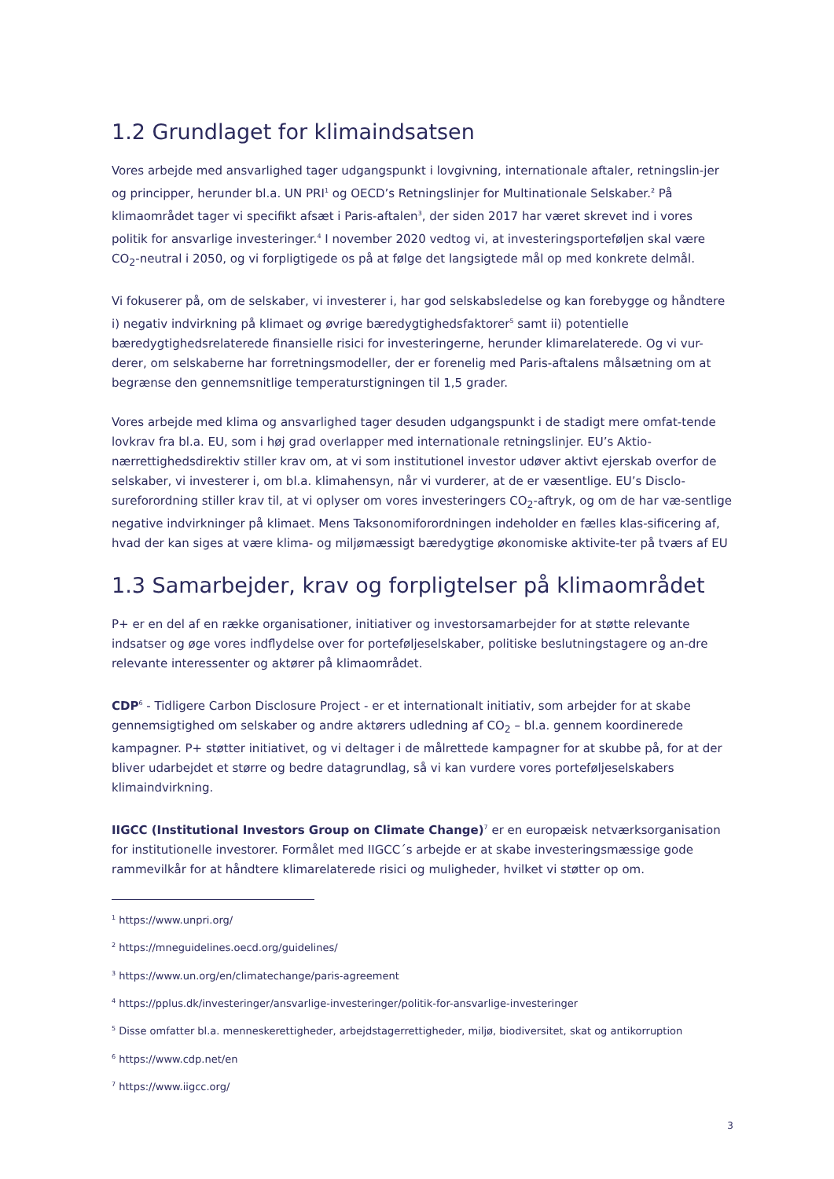1.2 Grundlaget for klimaindsatsen
Vores arbejde med ansvarlighed tager udgangspunkt i lovgivning, internationale aftaler, retningslin-jer og principper, herunder bl.a. UN PRI<sup>1</sup> og OECD’s Retningslinjer for Multinationale Selskaber.<sup>2</sup> På klimaområdet tager vi specifikt afsæt i Paris-aftalen<sup>3</sup>, der siden 2017 har været skrevet ind i vores politik for ansvarlige investeringer.<sup>4</sup> I november 2020 vedtog vi, at investeringsporteføljen skal være CO<sub>2</sub>-neutral i 2050, og vi forpligtigede os på at følge det langsigtede mål op med konkrete delmål.
Vi fokuserer på, om de selskaber, vi investerer i, har god selskabsledelse og kan forebygge og håndtere i) negativ indvirkning på klimaet og øvrige bæredygtighedsfaktorer<sup>5</sup> samt ii) potentielle bæredygtighedsrelaterede finansielle risici for investeringerne, herunder klimarelaterede. Og vi vur-derer, om selskaberne har forretningsmodeller, der er forenelig med Paris-aftalens målsætning om at begrænse den gennemsnitlige temperaturstigningen til 1,5 grader.
Vores arbejde med klima og ansvarlighed tager desuden udgangspunkt i de stadigt mere omfat-tende lovkrav fra bl.a. EU, som i høj grad overlapper med internationale retningslinjer. EU’s Aktio-nærrettighedsdirektiv stiller krav om, at vi som institutionel investor udøver aktivt ejerskab overfor de selskaber, vi investerer i, om bl.a. klimahensyn, når vi vurderer, at de er væsentlige. EU’s Disclo-sureforordning stiller krav til, at vi oplyser om vores investeringers CO<sub>2</sub>-aftryk, og om de har væ-sentlige negative indvirkninger på klimaet. Mens Taksonomiforordningen indeholder en fælles klas-sificering af, hvad der kan siges at være klima- og miljømæssigt bæredygtige økonomiske aktivite-ter på tværs af EU
1.3 Samarbejder, krav og forpligtelser på klimaområdet
P+ er en del af en række organisationer, initiativer og investorsamarbejder for at støtte relevante indsatser og øge vores indflydelse over for porteføljeselskaber, politiske beslutningstagere og an-dre relevante interessenter og aktører på klimaområdet.
CDP<sup>6</sup> - Tidligere Carbon Disclosure Project - er et internationalt initiativ, som arbejder for at skabe gennemsigtighed om selskaber og andre aktørers udledning af CO<sub>2</sub> – bl.a. gennem koordinerede kampagner. P+ støtter initiativet, og vi deltager i de målrettede kampagner for at skubbe på, for at der bliver udarbejdet et større og bedre datagrundlag, så vi kan vurdere vores porteføljeselskabers klimaindvirkning.
IIGCC (Institutional Investors Group on Climate Change)<sup>7</sup> er en europæisk netværksorganisation for institutionelle investorer. Formålet med IIGCC´s arbejde er at skabe investeringsmæssige gode rammevilkår for at håndtere klimarelaterede risici og muligheder, hvilket vi støtter op om.
<sup>1</sup> https://www.unpri.org/
<sup>2</sup> https://mneguidelines.oecd.org/guidelines/
<sup>3</sup> https://www.un.org/en/climatechange/paris-agreement
<sup>4</sup> https://pplus.dk/investeringer/ansvarlige-investeringer/politik-for-ansvarlige-investeringer
<sup>5</sup> Disse omfatter bl.a. menneskerettigheder, arbejdstagerrettigheder, miljø, biodiversitet, skat og antikorruption
<sup>6</sup> https://www.cdp.net/en
<sup>7</sup> https://www.iigcc.org/
3